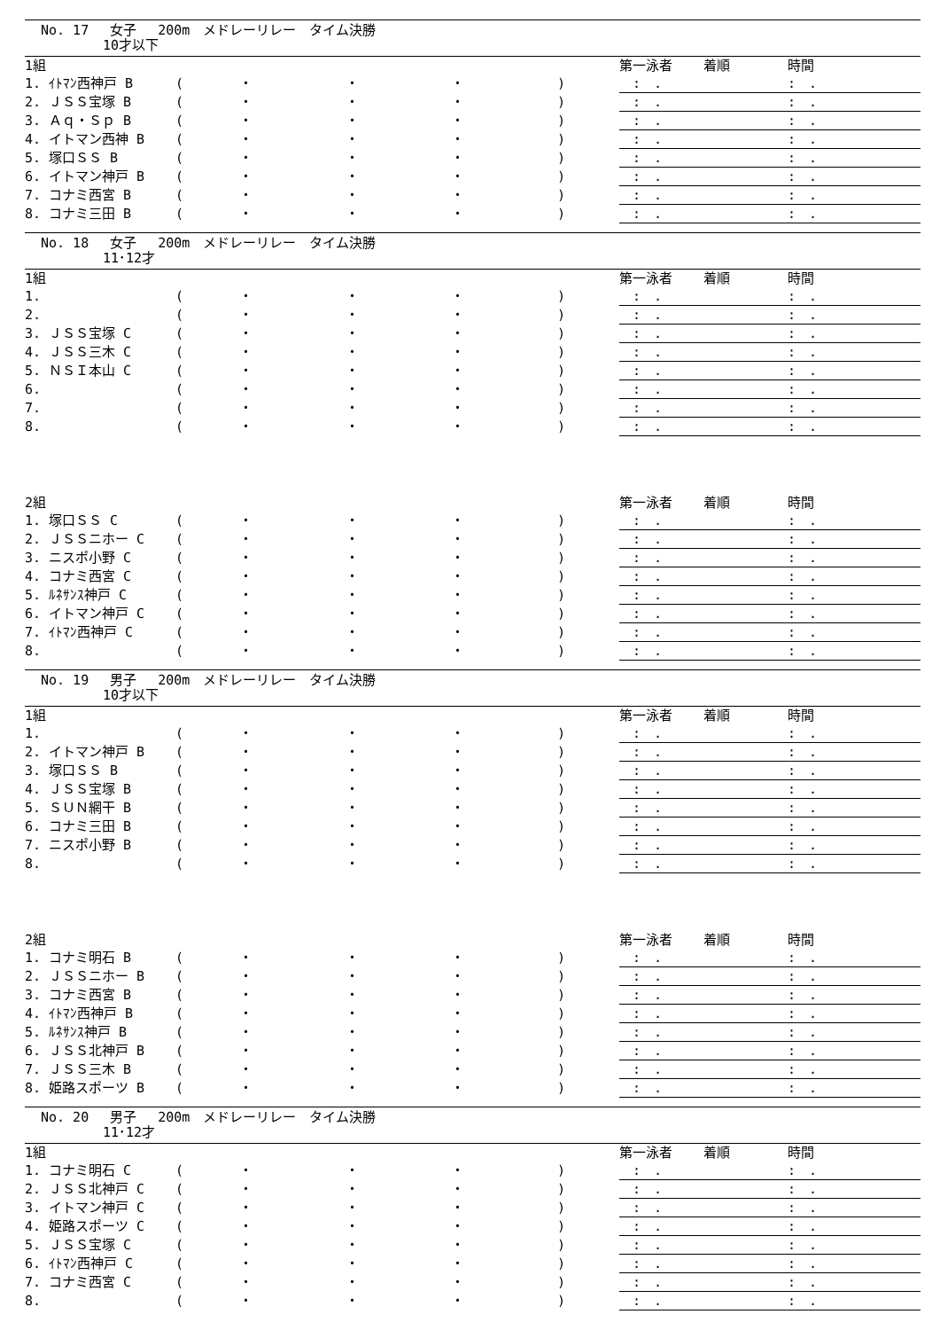No. 17　 女子　 200m　メドレーリレー　タイム決勝
10才以下
| 1組 | | | | | | 第一泳者 | 着順 | 時間 |
| --- | --- | --- | --- | --- | --- | --- | --- | --- |
| 1. ｲﾄﾏﾝ西神戸 B | ( | ・ | ・ | ・ | ) | : . | | : . |
| 2. ＪＳＳ宝塚 B | ( | ・ | ・ | ・ | ) | : . | | : . |
| 3. Ａｑ・Ｓｐ B | ( | ・ | ・ | ・ | ) | : . | | : . |
| 4. イトマン西神 B | ( | ・ | ・ | ・ | ) | : . | | : . |
| 5. 塚口ＳＳ B | ( | ・ | ・ | ・ | ) | : . | | : . |
| 6. イトマン神戸 B | ( | ・ | ・ | ・ | ) | : . | | : . |
| 7. コナミ西宮 B | ( | ・ | ・ | ・ | ) | : . | | : . |
| 8. コナミ三田 B | ( | ・ | ・ | ・ | ) | : . | | : . |
No. 18　 女子　 200m　メドレーリレー　タイム決勝
11･12才
| 1組 | | | | | | 第一泳者 | 着順 | 時間 |
| --- | --- | --- | --- | --- | --- | --- | --- | --- |
| 1. | ( | ・ | ・ | ・ | ) | : . | | : . |
| 2. | ( | ・ | ・ | ・ | ) | : . | | : . |
| 3. ＪＳＳ宝塚 C | ( | ・ | ・ | ・ | ) | : . | | : . |
| 4. ＪＳＳ三木 C | ( | ・ | ・ | ・ | ) | : . | | : . |
| 5. ＮＳＩ本山 C | ( | ・ | ・ | ・ | ) | : . | | : . |
| 6. | ( | ・ | ・ | ・ | ) | : . | | : . |
| 7. | ( | ・ | ・ | ・ | ) | : . | | : . |
| 8. | ( | ・ | ・ | ・ | ) | : . | | : . |
| 2組 | | | | | | 第一泳者 | 着順 | 時間 |
| --- | --- | --- | --- | --- | --- | --- | --- | --- |
| 1. 塚口ＳＳ C | ( | ・ | ・ | ・ | ) | : . | | : . |
| 2. ＪＳＳニホー C | ( | ・ | ・ | ・ | ) | : . | | : . |
| 3. ニスポ小野 C | ( | ・ | ・ | ・ | ) | : . | | : . |
| 4. コナミ西宮 C | ( | ・ | ・ | ・ | ) | : . | | : . |
| 5. ﾙﾈｻﾝｽ神戸 C | ( | ・ | ・ | ・ | ) | : . | | : . |
| 6. イトマン神戸 C | ( | ・ | ・ | ・ | ) | : . | | : . |
| 7. ｲﾄﾏﾝ西神戸 C | ( | ・ | ・ | ・ | ) | : . | | : . |
| 8. | ( | ・ | ・ | ・ | ) | : . | | : . |
No. 19　 男子　 200m　メドレーリレー　タイム決勝
10才以下
| 1組 | | | | | | 第一泳者 | 着順 | 時間 |
| --- | --- | --- | --- | --- | --- | --- | --- | --- |
| 1. | ( | ・ | ・ | ・ | ) | : . | | : . |
| 2. イトマン神戸 B | ( | ・ | ・ | ・ | ) | : . | | : . |
| 3. 塚口ＳＳ B | ( | ・ | ・ | ・ | ) | : . | | : . |
| 4. ＪＳＳ宝塚 B | ( | ・ | ・ | ・ | ) | : . | | : . |
| 5. ＳＵＮ網干 B | ( | ・ | ・ | ・ | ) | : . | | : . |
| 6. コナミ三田 B | ( | ・ | ・ | ・ | ) | : . | | : . |
| 7. ニスポ小野 B | ( | ・ | ・ | ・ | ) | : . | | : . |
| 8. | ( | ・ | ・ | ・ | ) | : . | | : . |
| 2組 | | | | | | 第一泳者 | 着順 | 時間 |
| --- | --- | --- | --- | --- | --- | --- | --- | --- |
| 1. コナミ明石 B | ( | ・ | ・ | ・ | ) | : . | | : . |
| 2. ＪＳＳニホー B | ( | ・ | ・ | ・ | ) | : . | | : . |
| 3. コナミ西宮 B | ( | ・ | ・ | ・ | ) | : . | | : . |
| 4. ｲﾄﾏﾝ西神戸 B | ( | ・ | ・ | ・ | ) | : . | | : . |
| 5. ﾙﾈｻﾝｽ神戸 B | ( | ・ | ・ | ・ | ) | : . | | : . |
| 6. ＪＳＳ北神戸 B | ( | ・ | ・ | ・ | ) | : . | | : . |
| 7. ＪＳＳ三木 B | ( | ・ | ・ | ・ | ) | : . | | : . |
| 8. 姫路スポーツ B | ( | ・ | ・ | ・ | ) | : . | | : . |
No. 20　 男子　 200m　メドレーリレー　タイム決勝
11･12才
| 1組 | | | | | | 第一泳者 | 着順 | 時間 |
| --- | --- | --- | --- | --- | --- | --- | --- | --- |
| 1. コナミ明石 C | ( | ・ | ・ | ・ | ) | : . | | : . |
| 2. ＪＳＳ北神戸 C | ( | ・ | ・ | ・ | ) | : . | | : . |
| 3. イトマン神戸 C | ( | ・ | ・ | ・ | ) | : . | | : . |
| 4. 姫路スポーツ C | ( | ・ | ・ | ・ | ) | : . | | : . |
| 5. ＪＳＳ宝塚 C | ( | ・ | ・ | ・ | ) | : . | | : . |
| 6. ｲﾄﾏﾝ西神戸 C | ( | ・ | ・ | ・ | ) | : . | | : . |
| 7. コナミ西宮 C | ( | ・ | ・ | ・ | ) | : . | | : . |
| 8. | ( | ・ | ・ | ・ | ) | : . | | : . |